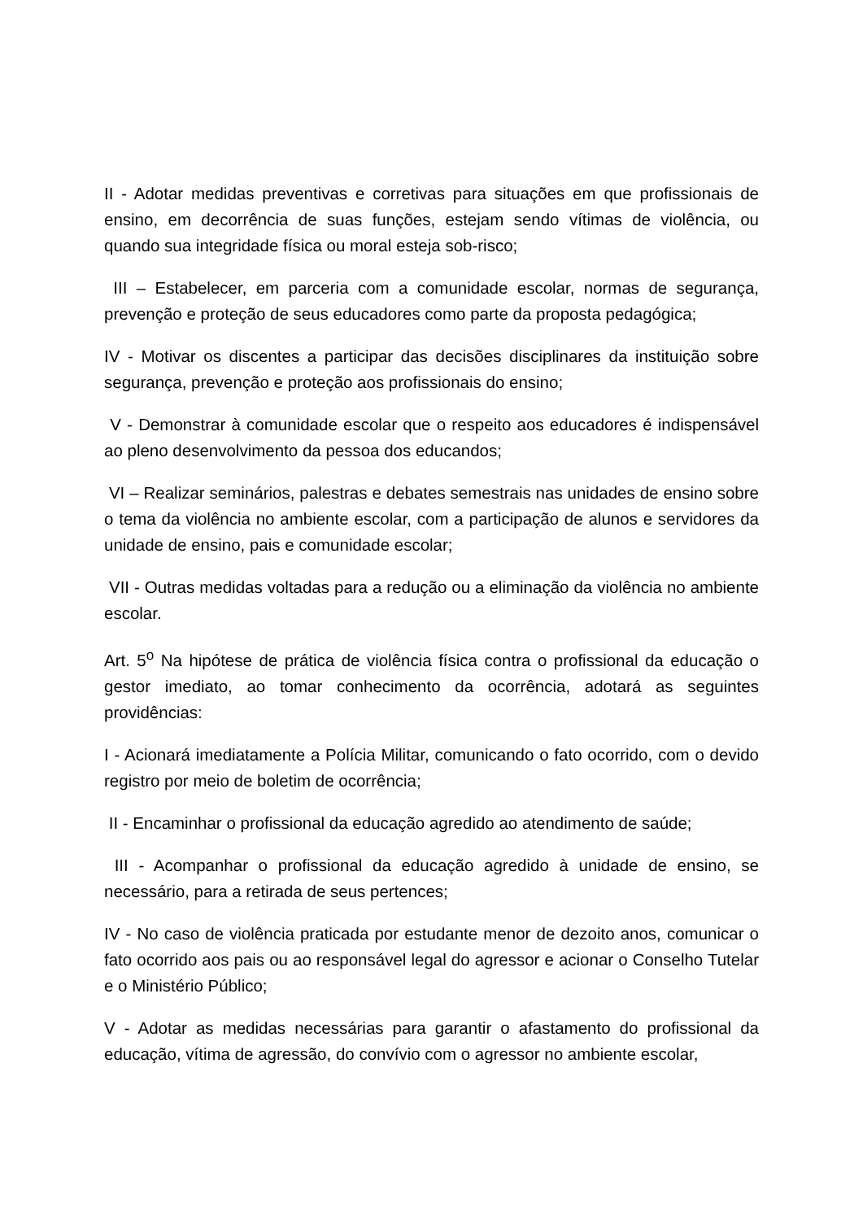II - Adotar medidas preventivas e corretivas para situações em que profissionais de ensino, em decorrência de suas funções, estejam sendo vítimas de violência, ou quando sua integridade física ou moral esteja sob-risco;
III – Estabelecer, em parceria com a comunidade escolar, normas de segurança, prevenção e proteção de seus educadores como parte da proposta pedagógica;
IV - Motivar os discentes a participar das decisões disciplinares da instituição sobre segurança, prevenção e proteção aos profissionais do ensino;
V - Demonstrar à comunidade escolar que o respeito aos educadores é indispensável ao pleno desenvolvimento da pessoa dos educandos;
VI – Realizar seminários, palestras e debates semestrais nas unidades de ensino sobre o tema da violência no ambiente escolar, com a participação de alunos e servidores da unidade de ensino, pais e comunidade escolar;
VII - Outras medidas voltadas para a redução ou a eliminação da violência no ambiente escolar.
Art. 5<sup>o</sup> Na hipótese de prática de violência física contra o profissional da educação o gestor imediato, ao tomar conhecimento da ocorrência, adotará as seguintes providências:
I - Acionará imediatamente a Polícia Militar, comunicando o fato ocorrido, com o devido registro por meio de boletim de ocorrência;
II - Encaminhar o profissional da educação agredido ao atendimento de saúde;
III - Acompanhar o profissional da educação agredido à unidade de ensino, se necessário, para a retirada de seus pertences;
IV - No caso de violência praticada por estudante menor de dezoito anos, comunicar o fato ocorrido aos pais ou ao responsável legal do agressor e acionar o Conselho Tutelar e o Ministério Público;
V - Adotar as medidas necessárias para garantir o afastamento do profissional da educação, vítima de agressão, do convívio com o agressor no ambiente escolar,